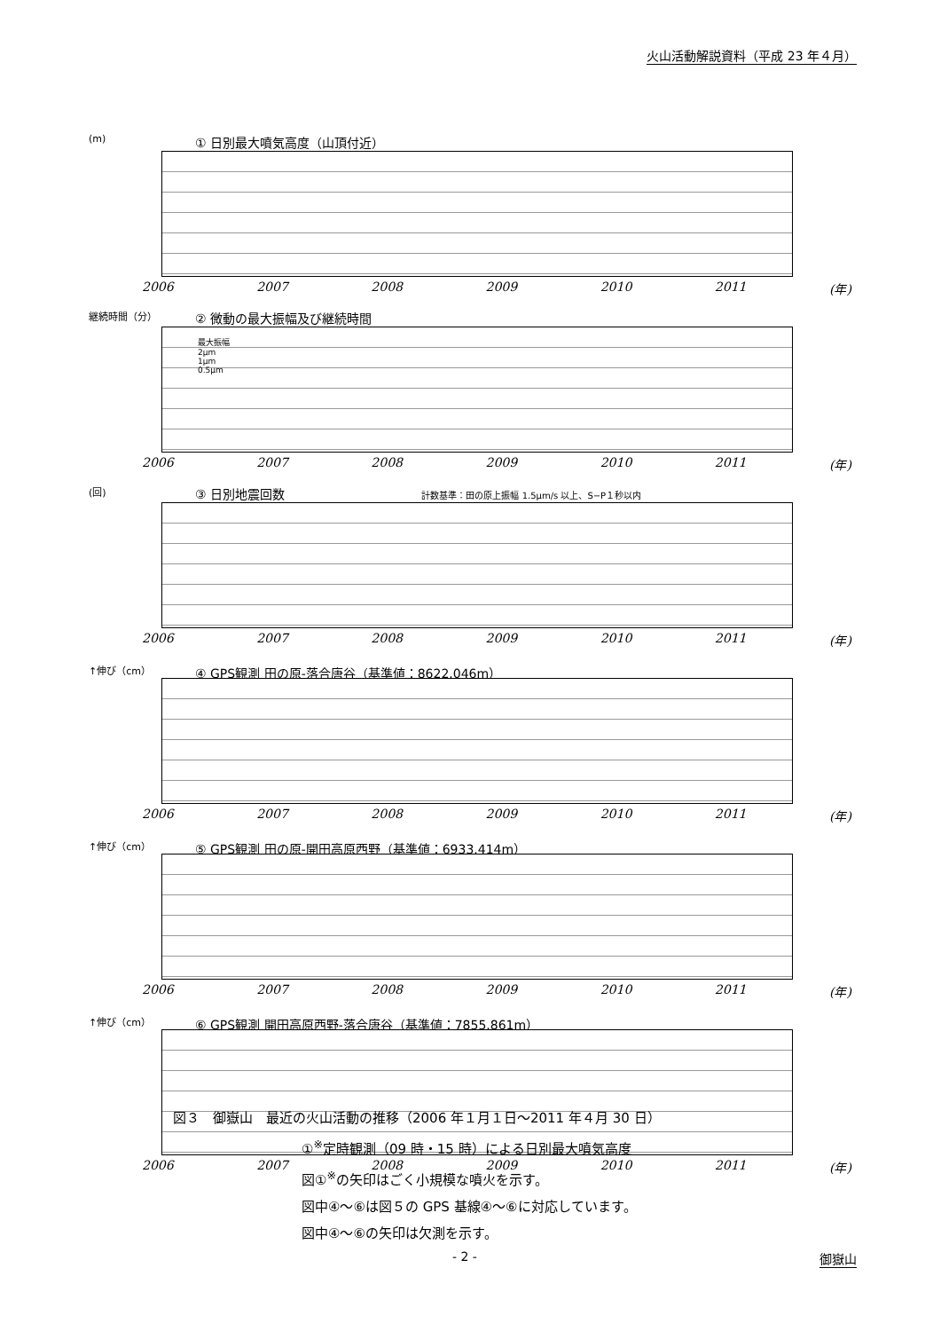火山活動解説資料（平成 23 年４月）
(m)
① 日別最大噴気高度（山頂付近）
2006 2007 2008 2009 2010 2011 (年)
継続時間（分）
② 微動の最大振幅及び継続時間
最大振幅
2μm
1μm
0.5μm
2006 2007 2008 2009 2010 2011 (年)
(回)
③ 日別地震回数 計数基準：田の原上振幅 1.5μm/s 以上、S−P１秒以内
2006 2007 2008 2009 2010 2011 (年)
↑伸び（cm）
④ GPS観測 田の原-落合唐谷（基準値：8622.046m）
2006 2007 2008 2009 2010 2011 (年)
↑伸び（cm）
⑤ GPS観測 田の原-開田高原西野（基準値：6933.414m）
2006 2007 2008 2009 2010 2011 (年)
↑伸び（cm）
⑥ GPS観測 開田高原西野-落合唐谷（基準値：7855.861m）
2006 2007 2008 2009 2010 2011 (年)
図３　御嶽山　最近の火山活動の推移（2006 年１月１日～2011 年４月 30 日）
①<sup>※</sup>定時観測（09 時・15 時）による日別最大噴気高度
図①<sup>※</sup>の矢印はごく小規模な噴火を示す。
図中④～⑥は図５の GPS 基線④～⑥に対応しています。
図中④～⑥の矢印は欠測を示す。
- 2 - 御嶽山